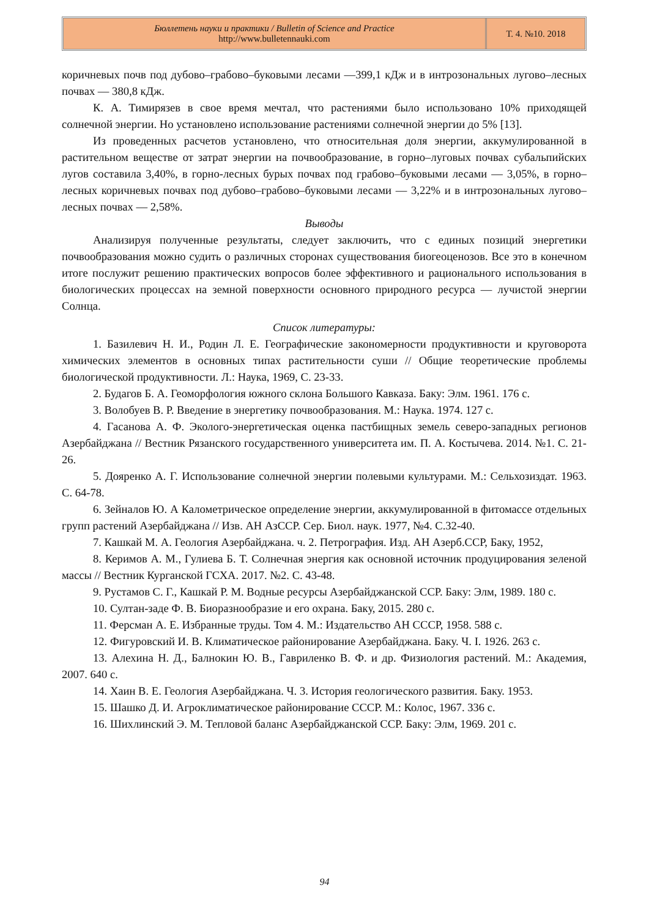Бюллетень науки и практики / Bulletin of Science and Practice
http://www.bulletennauki.com
Т. 4. №10. 2018
коричневых почв под дубово–грабово–буковыми лесами —399,1 кДж и в интрозональных лугово–лесных почвах — 380,8 кДж.
К. А. Тимирязев в свое время мечтал, что растениями было использовано 10% приходящей солнечной энергии. Но установлено использование растениями солнечной энергии до 5% [13].
Из проведенных расчетов установлено, что относительная доля энергии, аккумулированной в растительном веществе от затрат энергии на почвообразование, в горно–луговых почвах субальпийских лугов составила 3,40%, в горно-лесных бурых почвах под грабово–буковыми лесами — 3,05%, в горно–лесных коричневых почвах под дубово–грабово–буковыми лесами — 3,22% и в интрозональных лугово–лесных почвах — 2,58%.
Выводы
Анализируя полученные результаты, следует заключить, что с единых позиций энергетики почвообразования можно судить о различных сторонах существования биогеоценозов. Все это в конечном итоге послужит решению практических вопросов более эффективного и рационального использования в биологических процессах на земной поверхности основного природного ресурса — лучистой энергии Солнца.
Список литературы:
1. Базилевич Н. И., Родин Л. Е. Географические закономерности продуктивности и круговорота химических элементов в основных типах растительности суши // Общие теоретические проблемы биологической продуктивности. Л.: Наука, 1969, С. 23-33.
2. Будагов Б. А. Геоморфология южного склона Большого Кавказа. Баку: Элм. 1961. 176 с.
3. Волобуев В. Р. Введение в энергетику почвообразования. М.: Наука. 1974. 127 с.
4. Гасанова А. Ф. Эколого-энергетическая оценка пастбищных земель северо-западных регионов Азербайджана // Вестник Рязанского государственного университета им. П. А. Костычева. 2014. №1. С. 21-26.
5. Дояренко А. Г. Использование солнечной энергии полевыми культурами. М.: Сельхозиздат. 1963. С. 64-78.
6. Зейналов Ю. А Калометрическое определение энергии, аккумулированной в фитомассе отдельных групп растений Азербайджана // Изв. АН АзССР. Сер. Биол. наук. 1977, №4. С.32-40.
7. Кашкай М. А. Геология Азербайджана. ч. 2. Петрография. Изд. АН Азерб.ССР, Баку, 1952,
8. Керимов А. М., Гулиева Б. Т. Солнечная энергия как основной источник продуцирования зеленой массы // Вестник Курганской ГСХА. 2017. №2. С. 43-48.
9. Рустамов С. Г., Кашкай Р. М. Водные ресурсы Азербайджанской ССР. Баку: Элм, 1989. 180 с.
10. Султан-заде Ф. В. Биоразнообразие и его охрана. Баку, 2015. 280 с.
11. Ферсман А. Е. Избранные труды. Том 4. М.: Издательство АН СССР, 1958. 588 с.
12. Фигуровский И. В. Климатическое районирование Азербайджана. Баку. Ч. I. 1926. 263 с.
13. Алехина Н. Д., Балнокин Ю. В., Гавриленко В. Ф. и др. Физиология растений. М.: Академия, 2007. 640 с.
14. Хаин В. Е. Геология Азербайджана. Ч. 3. История геологического развития. Баку. 1953.
15. Шашко Д. И. Агроклиматическое районирование СССР. М.: Колос, 1967. 336 с.
16. Шихлинский Э. М. Тепловой баланс Азербайджанской ССР. Баку: Элм, 1969. 201 с.
94